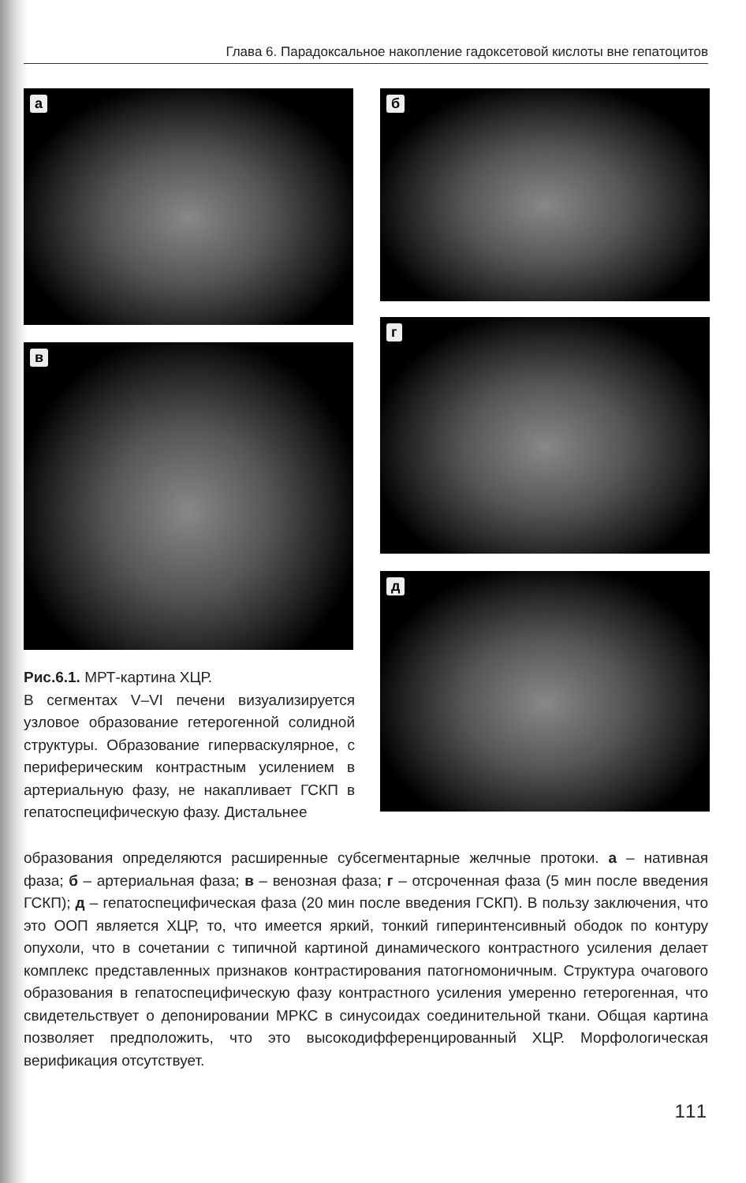Глава 6. Парадоксальное накопление гадоксетовой кислоты вне гепатоцитов
а б
в
г
д
Рис.6.1. МРТ-картина ХЦР.
В сегментах V–VI печени визуализируется узловое образование гетерогенной солидной структуры. Образование гиперваскулярное, с периферическим контрастным усилением в артериальную фазу, не накапливает ГСКП в гепатоспецифическую фазу. Дистальнее
образования определяются расширенные субсегментарные желчные протоки. а – нативная фаза; б – артериальная фаза; в – венозная фаза; г – отсроченная фаза (5 мин после введения ГСКП); д – гепатоспецифическая фаза (20 мин после введения ГСКП). В пользу заключения, что это ООП является ХЦР, то, что имеется яркий, тонкий гиперинтенсивный ободок по контуру опухоли, что в сочетании с типичной картиной динамического контрастного усиления делает комплекс представленных признаков контрастирования патогномоничным. Структура очагового образования в гепатоспецифическую фазу контрастного усиления умеренно гетерогенная, что свидетельствует о депонировании МРКС в синусоидах соединительной ткани. Общая картина позволяет предположить, что это высокодифференцированный ХЦР. Морфологическая верификация отсутствует.
111